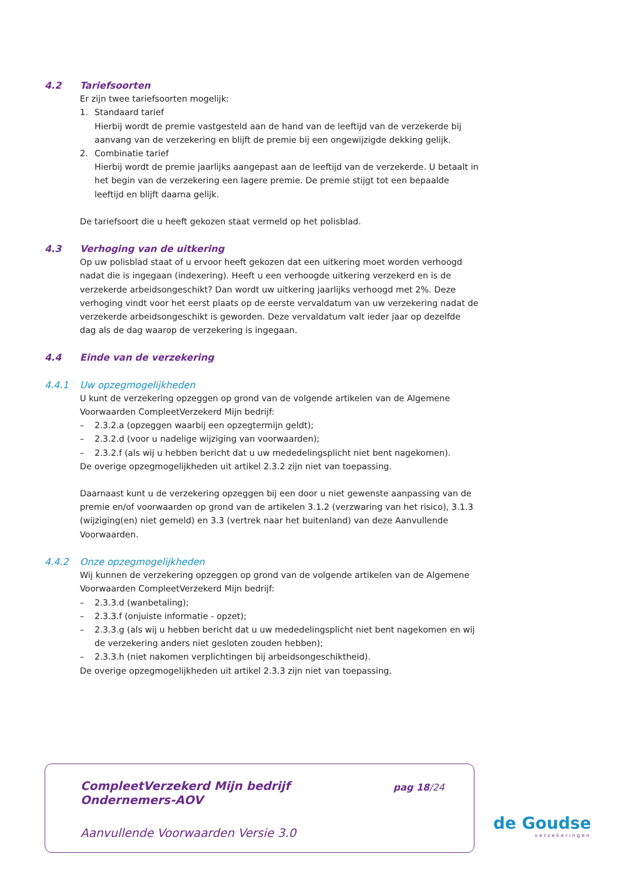4.2 Tariefsoorten
Er zijn twee tariefsoorten mogelijk:
1. Standaard tarief
Hierbij wordt de premie vastgesteld aan de hand van de leeftijd van de verzekerde bij aanvang van de verzekering en blijft de premie bij een ongewijzigde dekking gelijk.
2. Combinatie tarief
Hierbij wordt de premie jaarlijks aangepast aan de leeftijd van de verzekerde. U betaalt in het begin van de verzekering een lagere premie. De premie stijgt tot een bepaalde leeftijd en blijft daarna gelijk.
De tariefsoort die u heeft gekozen staat vermeld op het polisblad.
4.3 Verhoging van de uitkering
Op uw polisblad staat of u ervoor heeft gekozen dat een uitkering moet worden verhoogd nadat die is ingegaan (indexering). Heeft u een verhoogde uitkering verzekerd en is de verzekerde arbeidsongeschikt? Dan wordt uw uitkering jaarlijks verhoogd met 2%. Deze verhoging vindt voor het eerst plaats op de eerste vervaldatum van uw verzekering nadat de verzekerde arbeidsongeschikt is geworden. Deze vervaldatum valt ieder jaar op dezelfde dag als de dag waarop de verzekering is ingegaan.
4.4 Einde van de verzekering
4.4.1 Uw opzegmogelijkheden
U kunt de verzekering opzeggen op grond van de volgende artikelen van de Algemene Voorwaarden CompleetVerzekerd Mijn bedrijf:
– 2.3.2.a (opzeggen waarbij een opzegtermijn geldt);
– 2.3.2.d (voor u nadelige wijziging van voorwaarden);
– 2.3.2.f (als wij u hebben bericht dat u uw mededelingsplicht niet bent nagekomen).
De overige opzegmogelijkheden uit artikel 2.3.2 zijn niet van toepassing.
Daarnaast kunt u de verzekering opzeggen bij een door u niet gewenste aanpassing van de premie en/of voorwaarden op grond van de artikelen 3.1.2 (verzwaring van het risico), 3.1.3 (wijziging(en) niet gemeld) en 3.3 (vertrek naar het buitenland) van deze Aanvullende Voorwaarden.
4.4.2 Onze opzegmogelijkheden
Wij kunnen de verzekering opzeggen op grond van de volgende artikelen van de Algemene Voorwaarden CompleetVerzekerd Mijn bedrijf:
– 2.3.3.d (wanbetaling);
– 2.3.3.f (onjuiste informatie - opzet);
– 2.3.3.g (als wij u hebben bericht dat u uw mededelingsplicht niet bent nagekomen en wij de verzekering anders niet gesloten zouden hebben);
– 2.3.3.h (niet nakomen verplichtingen bij arbeidsongeschiktheid).
De overige opzegmogelijkheden uit artikel 2.3.3 zijn niet van toepassing.
CompleetVerzekerd Mijn bedrijf
Ondernemers-AOV
pag 18/24
Aanvullende Voorwaarden Versie 3.0
de Goudse
verzekeringen